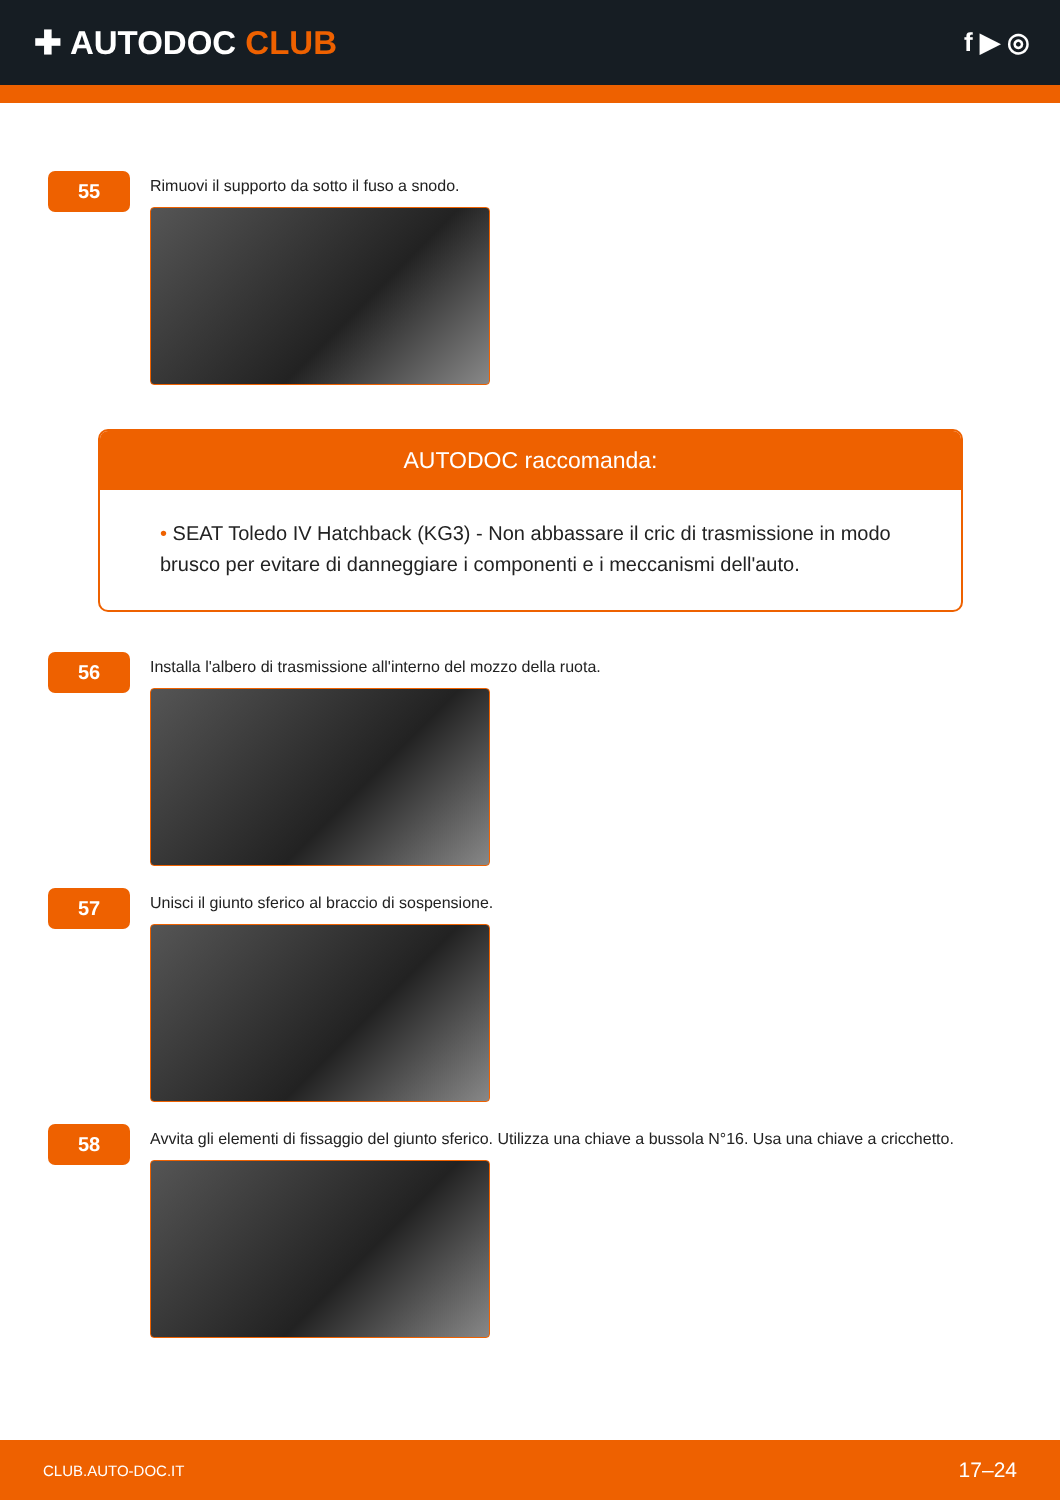✚ AUTODOC CLUB
f ▶ ◎
55
Rimuovi il supporto da sotto il fuso a snodo.
AUTODOC raccomanda:
• SEAT Toledo IV Hatchback (KG3) - Non abbassare il cric di trasmissione in modo brusco per evitare di danneggiare i componenti e i meccanismi dell'auto.
56
Installa l'albero di trasmissione all'interno del mozzo della ruota.
57
Unisci il giunto sferico al braccio di sospensione.
58
Avvita gli elementi di fissaggio del giunto sferico. Utilizza una chiave a bussola N°16. Usa una chiave a cricchetto.
CLUB.AUTO-DOC.IT 17–24